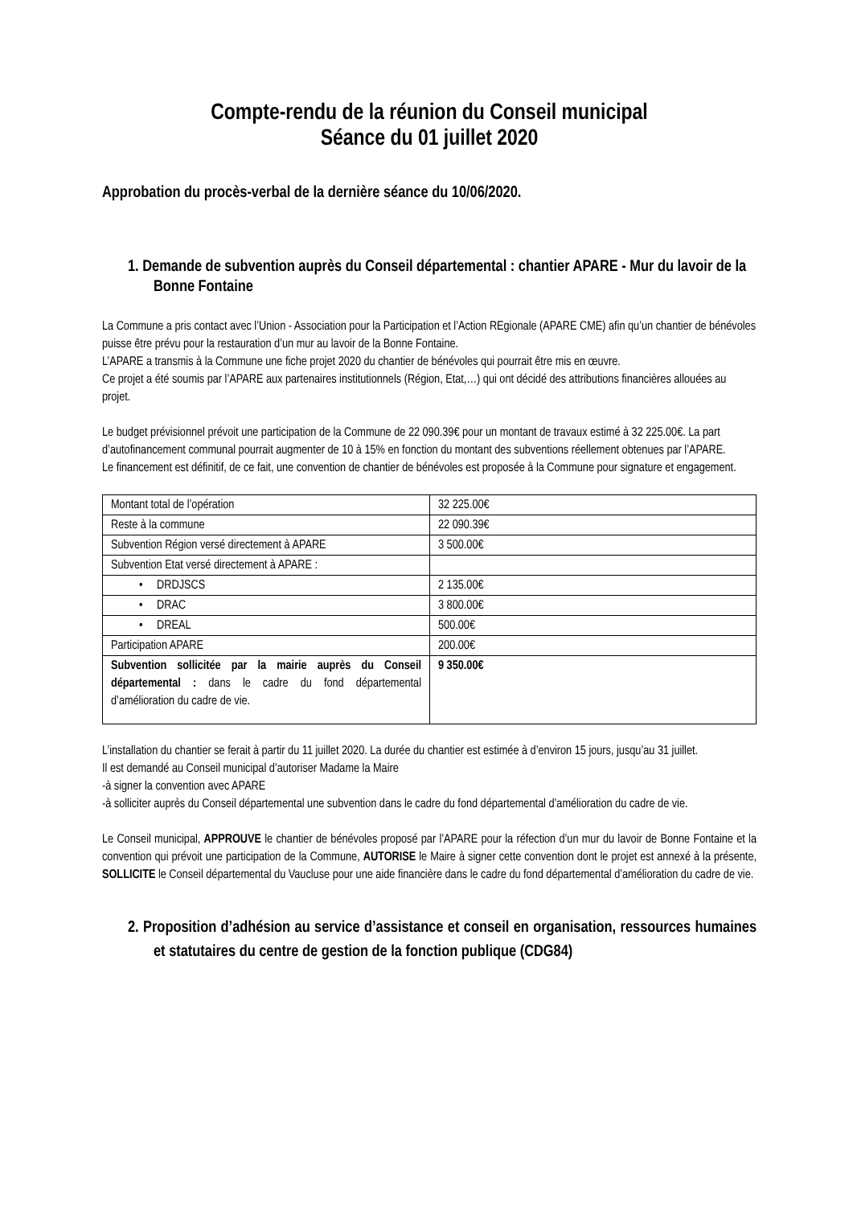Compte-rendu de la réunion du Conseil municipal
Séance du 01 juillet 2020
Approbation du procès-verbal de la dernière séance du 10/06/2020.
1. Demande de subvention auprès du Conseil départemental : chantier APARE - Mur du lavoir de la Bonne Fontaine
La Commune a pris contact avec l’Union - Association pour la Participation et l’Action REgionale (APARE CME) afin qu’un chantier de bénévoles puisse être prévu pour la restauration d’un mur au lavoir de la Bonne Fontaine.
L’APARE a transmis à la Commune une fiche projet 2020 du chantier de bénévoles qui pourrait être mis en œuvre.
Ce projet a été soumis par l’APARE aux partenaires institutionnels (Région, Etat,…) qui ont décidé des attributions financières allouées au projet.
Le budget prévisionnel prévoit une participation de la Commune de 22 090.39€ pour un montant de travaux estimé à 32 225.00€. La part d’autofinancement communal pourrait augmenter de 10 à 15% en fonction du montant des subventions réellement obtenues par l’APARE.
Le financement est définitif, de ce fait, une convention de chantier de bénévoles est proposée à la Commune pour signature et engagement.
| Montant total de l’opération | 32 225.00€ |
| Reste à la commune | 22 090.39€ |
| Subvention Région versé directement à APARE | 3 500.00€ |
| Subvention Etat versé directement à APARE : | |
| • DRDJSCS | 2 135.00€ |
| • DRAC | 3 800.00€ |
| • DREAL | 500.00€ |
| Participation APARE | 200.00€ |
| Subvention sollicitée par la mairie auprès du Conseil départemental : dans le cadre du fond départemental d’amélioration du cadre de vie. | 9 350.00€ |
L’installation du chantier se ferait à partir du 11 juillet 2020. La durée du chantier est estimée à d’environ 15 jours, jusqu’au 31 juillet.
Il est demandé au Conseil municipal d’autoriser Madame la Maire
-à signer la convention avec APARE
-à solliciter auprès du Conseil départemental une subvention dans le cadre du fond départemental d’amélioration du cadre de vie.
Le Conseil municipal, APPROUVE le chantier de bénévoles proposé par l’APARE pour la réfection d’un mur du lavoir de Bonne Fontaine et la convention qui prévoit une participation de la Commune, AUTORISE le Maire à signer cette convention dont le projet est annexé à la présente, SOLLICITE le Conseil départemental du Vaucluse pour une aide financière dans le cadre du fond départemental d’amélioration du cadre de vie.
2. Proposition d’adhésion au service d’assistance et conseil en organisation, ressources humaines et statutaires du centre de gestion de la fonction publique (CDG84)